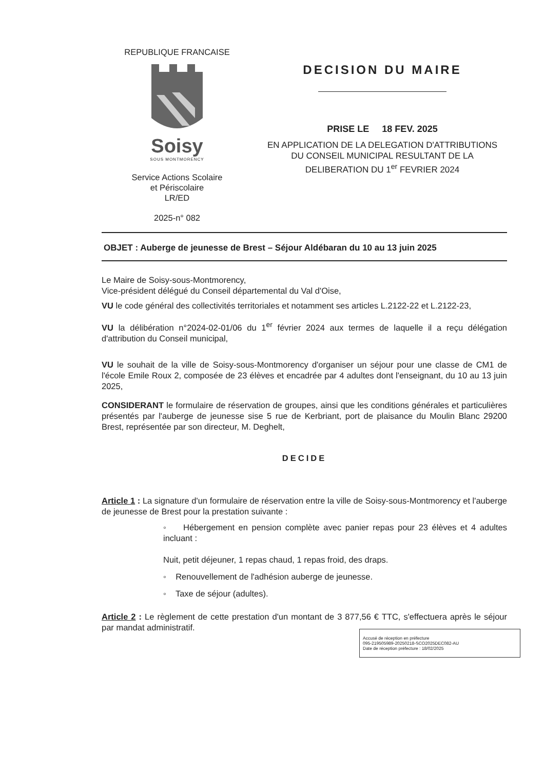REPUBLIQUE FRANCAISE
Soisy
SOUS MONTMORENCY
Service Actions Scolaire
et Périscolaire
LR/ED
2025-n° 082
DECISION DU MAIRE
PRISE LE 18 FEV. 2025
EN APPLICATION DE LA DELEGATION D'ATTRIBUTIONS
DU CONSEIL MUNICIPAL RESULTANT DE LA
DELIBERATION DU 1<sup>er</sup> FEVRIER 2024
OBJET : Auberge de jeunesse de Brest – Séjour Aldébaran du 10 au 13 juin 2025
Le Maire de Soisy-sous-Montmorency,
Vice-président délégué du Conseil départemental du Val d'Oise,
VU le code général des collectivités territoriales et notamment ses articles L.2122-22 et L.2122-23,
VU la délibération n°2024-02-01/06 du 1<sup>er</sup> février 2024 aux termes de laquelle il a reçu délégation d'attribution du Conseil municipal,
VU le souhait de la ville de Soisy-sous-Montmorency d'organiser un séjour pour une classe de CM1 de l'école Emile Roux 2, composée de 23 élèves et encadrée par 4 adultes dont l'enseignant, du 10 au 13 juin 2025,
CONSIDERANT le formulaire de réservation de groupes, ainsi que les conditions générales et particulières présentés par l'auberge de jeunesse sise 5 rue de Kerbriant, port de plaisance du Moulin Blanc 29200 Brest, représentée par son directeur, M. Deghelt,
DECIDE
Article 1 : La signature d'un formulaire de réservation entre la ville de Soisy-sous-Montmorency et l'auberge de jeunesse de Brest pour la prestation suivante :
◦ Hébergement en pension complète avec panier repas pour 23 élèves et 4 adultes incluant :
Nuit, petit déjeuner, 1 repas chaud, 1 repas froid, des draps.
◦ Renouvellement de l'adhésion auberge de jeunesse.
◦ Taxe de séjour (adultes).
Article 2 : Le règlement de cette prestation d'un montant de 3 877,56 € TTC, s'effectuera après le séjour par mandat administratif.
Accusé de réception en préfecture
095-219505989-20250218-SCO2025DEC082-AU
Date de réception préfecture : 18/02/2025